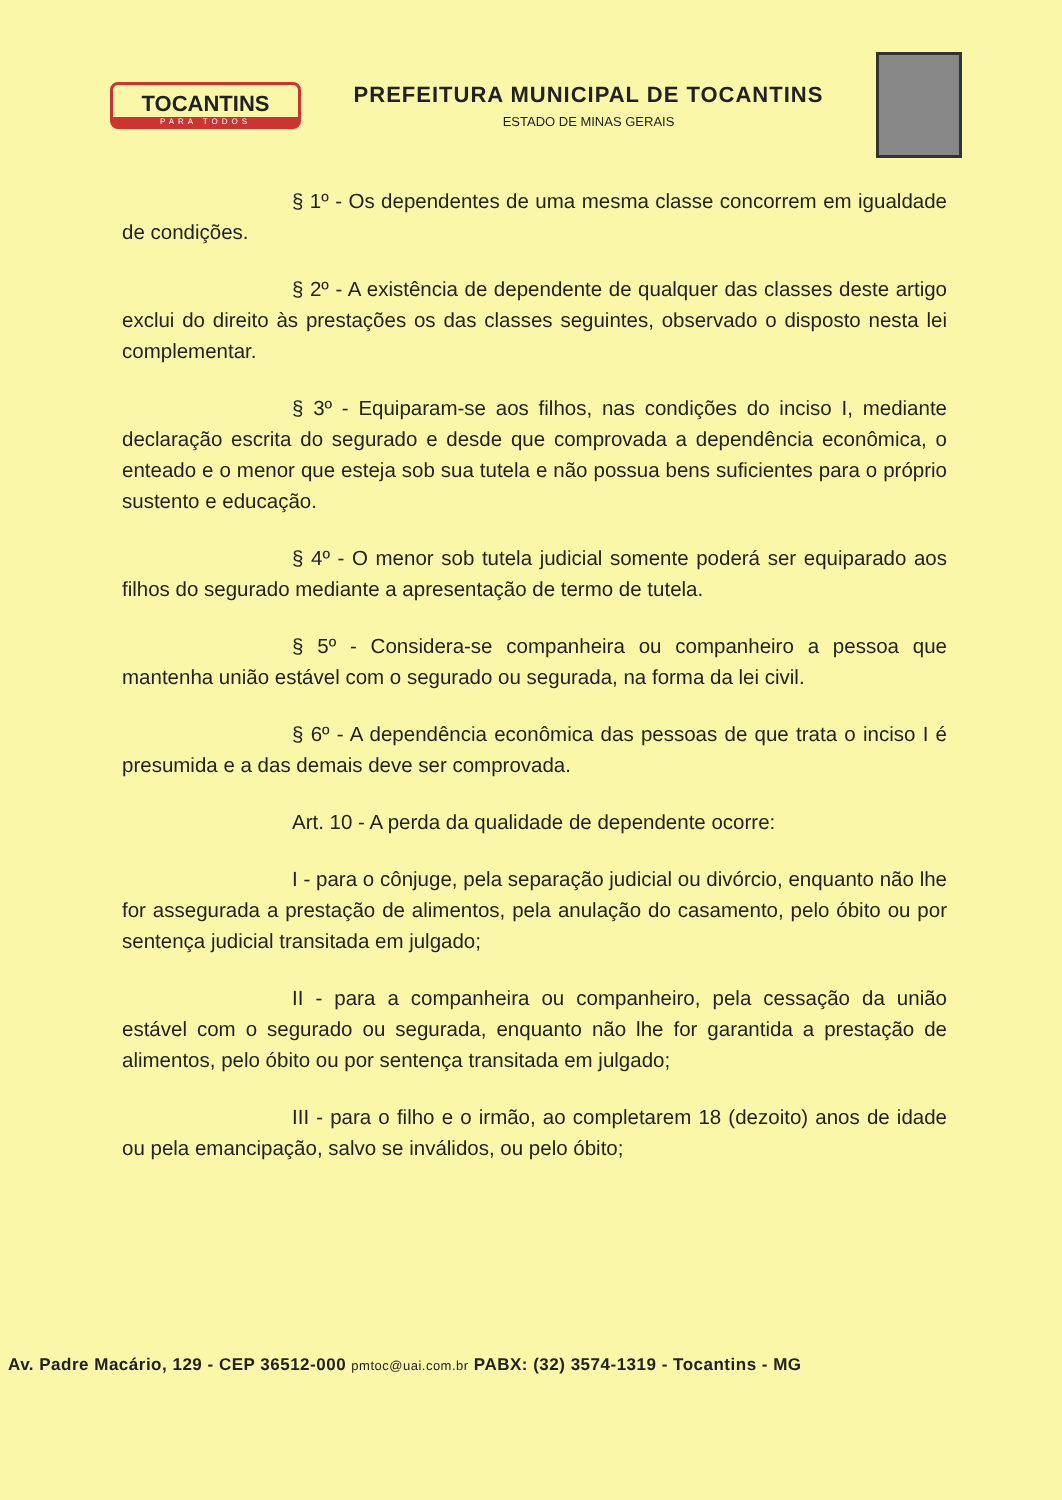TOCANTINS
PARA TODOS
PREFEITURA MUNICIPAL DE TOCANTINS
ESTADO DE MINAS GERAIS
§ 1º - Os dependentes de uma mesma classe concorrem em igualdade de condições.
§ 2º - A existência de dependente de qualquer das classes deste artigo exclui do direito às prestações os das classes seguintes, observado o disposto nesta lei complementar.
§ 3º - Equiparam-se aos filhos, nas condições do inciso I, mediante declaração escrita do segurado e desde que comprovada a dependência econômica, o enteado e o menor que esteja sob sua tutela e não possua bens suficientes para o próprio sustento e educação.
§ 4º - O menor sob tutela judicial somente poderá ser equiparado aos filhos do segurado mediante a apresentação de termo de tutela.
§ 5º - Considera-se companheira ou companheiro a pessoa que mantenha união estável com o segurado ou segurada, na forma da lei civil.
§ 6º - A dependência econômica das pessoas de que trata o inciso I é presumida e a das demais deve ser comprovada.
Art. 10 - A perda da qualidade de dependente ocorre:
I - para o cônjuge, pela separação judicial ou divórcio, enquanto não lhe for assegurada a prestação de alimentos, pela anulação do casamento, pelo óbito ou por sentença judicial transitada em julgado;
II - para a companheira ou companheiro, pela cessação da união estável com o segurado ou segurada, enquanto não lhe for garantida a prestação de alimentos, pelo óbito ou por sentença transitada em julgado;
III - para o filho e o irmão, ao completarem 18 (dezoito) anos de idade ou pela emancipação, salvo se inválidos, ou pelo óbito;
Av. Padre Macário, 129 - CEP 36512-000 pmtoc@uai.com.br PABX: (32) 3574-1319 - Tocantins - MG